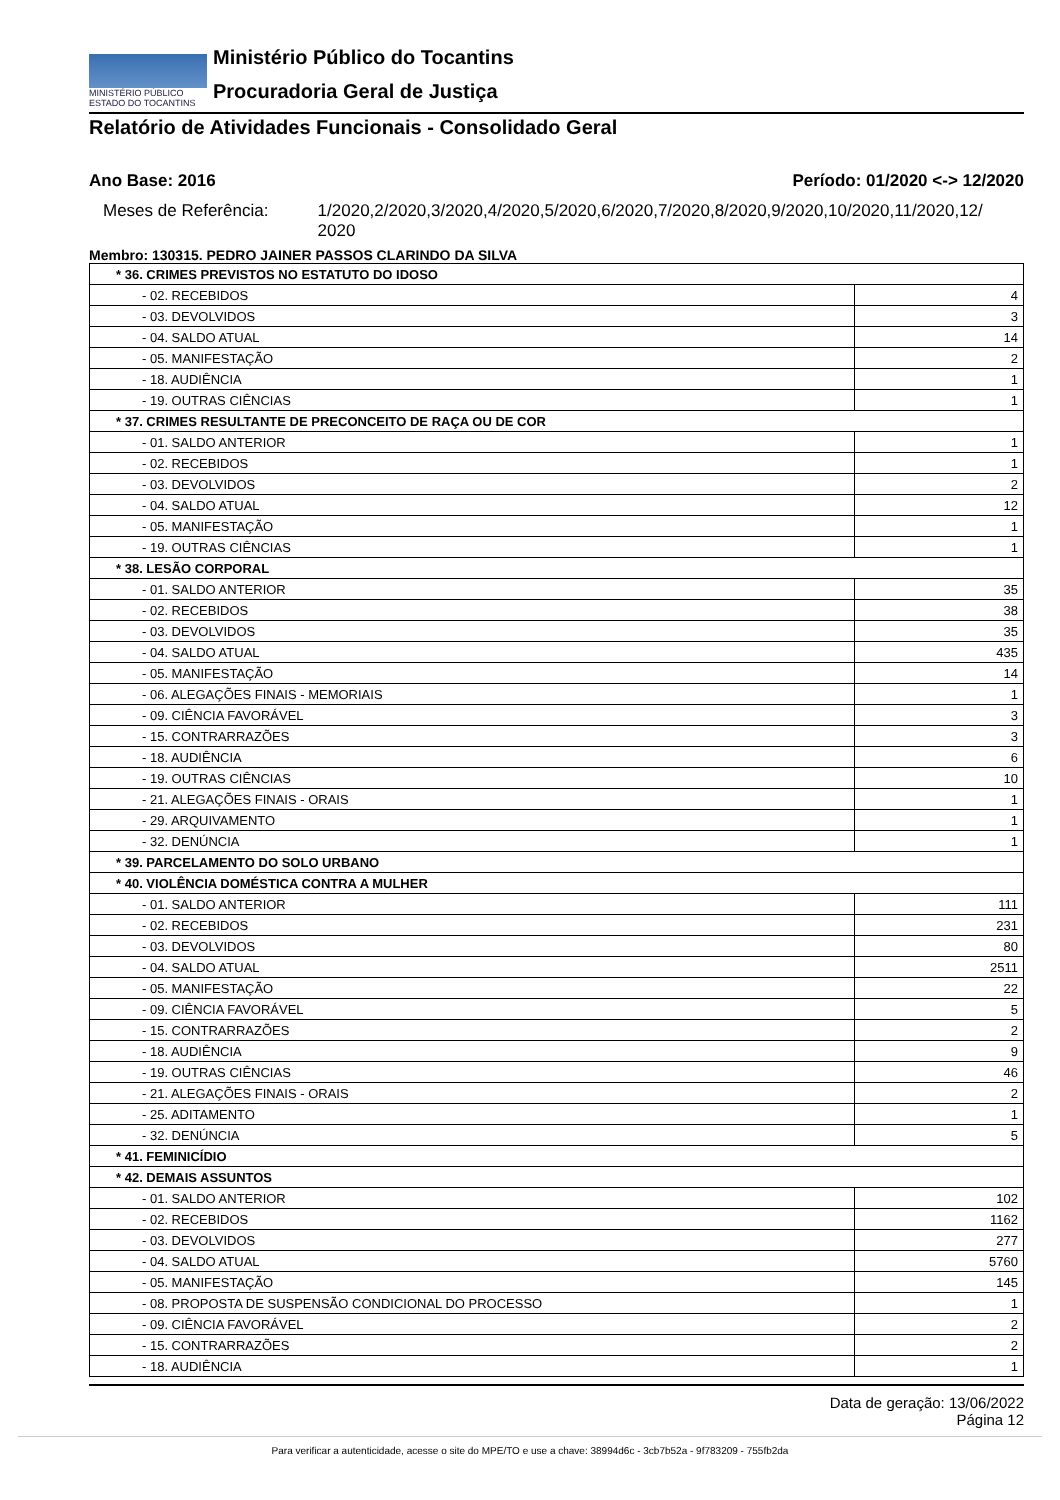MINISTÉRIO PÚBLICO
ESTADO DO TOCANTINS
Ministério Público do Tocantins
Procuradoria Geral de Justiça
Relatório de Atividades Funcionais - Consolidado Geral
Ano Base: 2016 Período: 01/2020 <-> 12/2020
Meses de Referência: 1/2020,2/2020,3/2020,4/2020,5/2020,6/2020,7/2020,8/2020,9/2020,10/2020,11/2020,12/ 2020
Membro: 130315. PEDRO JAINER PASSOS CLARINDO DA SILVA
| * 36. CRIMES PREVISTOS NO ESTATUTO DO IDOSO | |
| - 02. RECEBIDOS | 4 |
| - 03. DEVOLVIDOS | 3 |
| - 04. SALDO ATUAL | 14 |
| - 05. MANIFESTAÇÃO | 2 |
| - 18. AUDIÊNCIA | 1 |
| - 19. OUTRAS CIÊNCIAS | 1 |
| * 37. CRIMES RESULTANTE DE PRECONCEITO DE RAÇA OU DE COR | |
| - 01. SALDO ANTERIOR | 1 |
| - 02. RECEBIDOS | 1 |
| - 03. DEVOLVIDOS | 2 |
| - 04. SALDO ATUAL | 12 |
| - 05. MANIFESTAÇÃO | 1 |
| - 19. OUTRAS CIÊNCIAS | 1 |
| * 38. LESÃO CORPORAL | |
| - 01. SALDO ANTERIOR | 35 |
| - 02. RECEBIDOS | 38 |
| - 03. DEVOLVIDOS | 35 |
| - 04. SALDO ATUAL | 435 |
| - 05. MANIFESTAÇÃO | 14 |
| - 06. ALEGAÇÕES FINAIS - MEMORIAIS | 1 |
| - 09. CIÊNCIA FAVORÁVEL | 3 |
| - 15. CONTRARRAZÕES | 3 |
| - 18. AUDIÊNCIA | 6 |
| - 19. OUTRAS CIÊNCIAS | 10 |
| - 21. ALEGAÇÕES FINAIS - ORAIS | 1 |
| - 29. ARQUIVAMENTO | 1 |
| - 32. DENÚNCIA | 1 |
| * 39. PARCELAMENTO DO SOLO URBANO | |
| * 40. VIOLÊNCIA DOMÉSTICA CONTRA A MULHER | |
| - 01. SALDO ANTERIOR | 111 |
| - 02. RECEBIDOS | 231 |
| - 03. DEVOLVIDOS | 80 |
| - 04. SALDO ATUAL | 2511 |
| - 05. MANIFESTAÇÃO | 22 |
| - 09. CIÊNCIA FAVORÁVEL | 5 |
| - 15. CONTRARRAZÕES | 2 |
| - 18. AUDIÊNCIA | 9 |
| - 19. OUTRAS CIÊNCIAS | 46 |
| - 21. ALEGAÇÕES FINAIS - ORAIS | 2 |
| - 25. ADITAMENTO | 1 |
| - 32. DENÚNCIA | 5 |
| * 41. FEMINICÍDIO | |
| * 42. DEMAIS ASSUNTOS | |
| - 01. SALDO ANTERIOR | 102 |
| - 02. RECEBIDOS | 1162 |
| - 03. DEVOLVIDOS | 277 |
| - 04. SALDO ATUAL | 5760 |
| - 05. MANIFESTAÇÃO | 145 |
| - 08. PROPOSTA DE SUSPENSÃO CONDICIONAL DO PROCESSO | 1 |
| - 09. CIÊNCIA FAVORÁVEL | 2 |
| - 15. CONTRARRAZÕES | 2 |
| - 18. AUDIÊNCIA | 1 |
Data de geração: 13/06/2022
Página 12
Para verificar a autenticidade, acesse o site do MPE/TO e use a chave: 38994d6c - 3cb7b52a - 9f783209 - 755fb2da